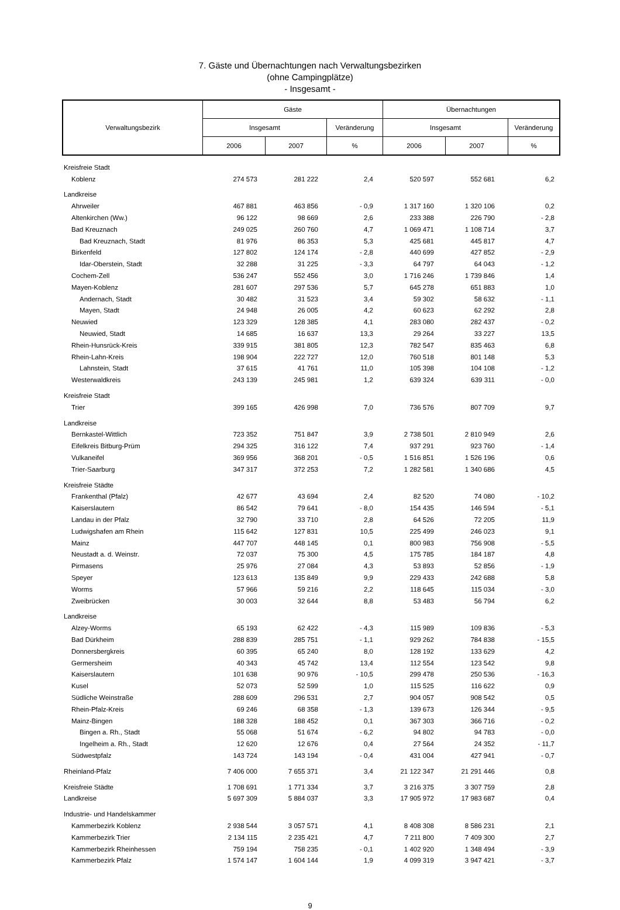7. Gäste und Übernachtungen nach Verwaltungsbezirken
(ohne Campingplätze)
- Insgesamt -
| Verwaltungsbezirk | Gäste | | | Übernachtungen | | |
| | Insgesamt | | Veränderung | Insgesamt | | Veränderung |
| | 2006 | 2007 | % | 2006 | 2007 | % |
| Kreisfreie Stadt | | | | | | |
| Koblenz | 274 573 | 281 222 | 2,4 | 520 597 | 552 681 | 6,2 |
| Landkreise | | | | | | |
| Ahrweiler | 467 881 | 463 856 | - 0,9 | 1 317 160 | 1 320 106 | 0,2 |
| Altenkirchen (Ww.) | 96 122 | 98 669 | 2,6 | 233 388 | 226 790 | - 2,8 |
| Bad Kreuznach | 249 025 | 260 760 | 4,7 | 1 069 471 | 1 108 714 | 3,7 |
| Bad Kreuznach, Stadt | 81 976 | 86 353 | 5,3 | 425 681 | 445 817 | 4,7 |
| Birkenfeld | 127 802 | 124 174 | - 2,8 | 440 699 | 427 852 | - 2,9 |
| Idar-Oberstein, Stadt | 32 288 | 31 225 | - 3,3 | 64 797 | 64 043 | - 1,2 |
| Cochem-Zell | 536 247 | 552 456 | 3,0 | 1 716 246 | 1 739 846 | 1,4 |
| Mayen-Koblenz | 281 607 | 297 536 | 5,7 | 645 278 | 651 883 | 1,0 |
| Andernach, Stadt | 30 482 | 31 523 | 3,4 | 59 302 | 58 632 | - 1,1 |
| Mayen, Stadt | 24 948 | 26 005 | 4,2 | 60 623 | 62 292 | 2,8 |
| Neuwied | 123 329 | 128 385 | 4,1 | 283 080 | 282 437 | - 0,2 |
| Neuwied, Stadt | 14 685 | 16 637 | 13,3 | 29 264 | 33 227 | 13,5 |
| Rhein-Hunsrück-Kreis | 339 915 | 381 805 | 12,3 | 782 547 | 835 463 | 6,8 |
| Rhein-Lahn-Kreis | 198 904 | 222 727 | 12,0 | 760 518 | 801 148 | 5,3 |
| Lahnstein, Stadt | 37 615 | 41 761 | 11,0 | 105 398 | 104 108 | - 1,2 |
| Westerwaldkreis | 243 139 | 245 981 | 1,2 | 639 324 | 639 311 | - 0,0 |
| Kreisfreie Stadt | | | | | | |
| Trier | 399 165 | 426 998 | 7,0 | 736 576 | 807 709 | 9,7 |
| Landkreise | | | | | | |
| Bernkastel-Wittlich | 723 352 | 751 847 | 3,9 | 2 738 501 | 2 810 949 | 2,6 |
| Eifelkreis Bitburg-Prüm | 294 325 | 316 122 | 7,4 | 937 291 | 923 760 | - 1,4 |
| Vulkaneifel | 369 956 | 368 201 | - 0,5 | 1 516 851 | 1 526 196 | 0,6 |
| Trier-Saarburg | 347 317 | 372 253 | 7,2 | 1 282 581 | 1 340 686 | 4,5 |
| Kreisfreie Städte | | | | | | |
| Frankenthal (Pfalz) | 42 677 | 43 694 | 2,4 | 82 520 | 74 080 | - 10,2 |
| Kaiserslautern | 86 542 | 79 641 | - 8,0 | 154 435 | 146 594 | - 5,1 |
| Landau in der Pfalz | 32 790 | 33 710 | 2,8 | 64 526 | 72 205 | 11,9 |
| Ludwigshafen am Rhein | 115 642 | 127 831 | 10,5 | 225 499 | 246 023 | 9,1 |
| Mainz | 447 707 | 448 145 | 0,1 | 800 983 | 756 908 | - 5,5 |
| Neustadt a. d. Weinstr. | 72 037 | 75 300 | 4,5 | 175 785 | 184 187 | 4,8 |
| Pirmasens | 25 976 | 27 084 | 4,3 | 53 893 | 52 856 | - 1,9 |
| Speyer | 123 613 | 135 849 | 9,9 | 229 433 | 242 688 | 5,8 |
| Worms | 57 966 | 59 216 | 2,2 | 118 645 | 115 034 | - 3,0 |
| Zweibrücken | 30 003 | 32 644 | 8,8 | 53 483 | 56 794 | 6,2 |
| Landkreise | | | | | | |
| Alzey-Worms | 65 193 | 62 422 | - 4,3 | 115 989 | 109 836 | - 5,3 |
| Bad Dürkheim | 288 839 | 285 751 | - 1,1 | 929 262 | 784 838 | - 15,5 |
| Donnersbergkreis | 60 395 | 65 240 | 8,0 | 128 192 | 133 629 | 4,2 |
| Germersheim | 40 343 | 45 742 | 13,4 | 112 554 | 123 542 | 9,8 |
| Kaiserslautern | 101 638 | 90 976 | - 10,5 | 299 478 | 250 536 | - 16,3 |
| Kusel | 52 073 | 52 599 | 1,0 | 115 525 | 116 622 | 0,9 |
| Südliche Weinstraße | 288 609 | 296 531 | 2,7 | 904 057 | 908 542 | 0,5 |
| Rhein-Pfalz-Kreis | 69 246 | 68 358 | - 1,3 | 139 673 | 126 344 | - 9,5 |
| Mainz-Bingen | 188 328 | 188 452 | 0,1 | 367 303 | 366 716 | - 0,2 |
| Bingen a. Rh., Stadt | 55 068 | 51 674 | - 6,2 | 94 802 | 94 783 | - 0,0 |
| Ingelheim a. Rh., Stadt | 12 620 | 12 676 | 0,4 | 27 564 | 24 352 | - 11,7 |
| Südwestpfalz | 143 724 | 143 194 | - 0,4 | 431 004 | 427 941 | - 0,7 |
| Rheinland-Pfalz | 7 406 000 | 7 655 371 | 3,4 | 21 122 347 | 21 291 446 | 0,8 |
| Kreisfreie Städte | 1 708 691 | 1 771 334 | 3,7 | 3 216 375 | 3 307 759 | 2,8 |
| Landkreise | 5 697 309 | 5 884 037 | 3,3 | 17 905 972 | 17 983 687 | 0,4 |
| Industrie- und Handelskammer | | | | | | |
| Kammerbezirk Koblenz | 2 938 544 | 3 057 571 | 4,1 | 8 408 308 | 8 586 231 | 2,1 |
| Kammerbezirk Trier | 2 134 115 | 2 235 421 | 4,7 | 7 211 800 | 7 409 300 | 2,7 |
| Kammerbezirk Rheinhessen | 759 194 | 758 235 | - 0,1 | 1 402 920 | 1 348 494 | - 3,9 |
| Kammerbezirk Pfalz | 1 574 147 | 1 604 144 | 1,9 | 4 099 319 | 3 947 421 | - 3,7 |
9